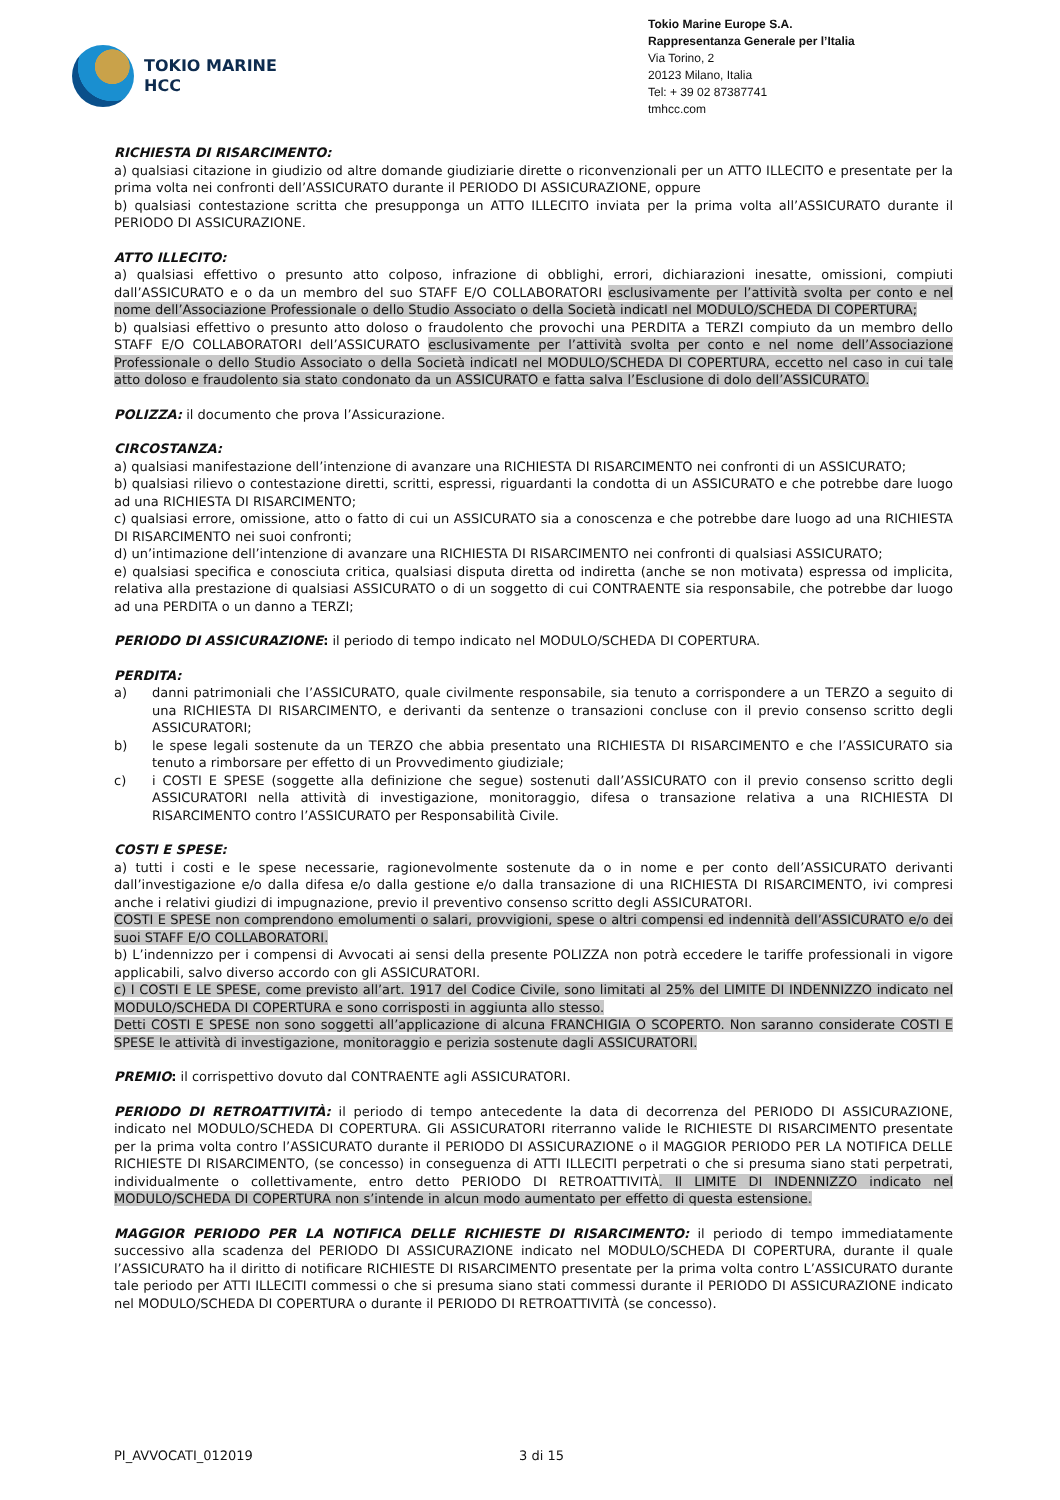TOKIO MARINE
HCC
Tokio Marine Europe S.A.
Rappresentanza Generale per l’Italia
Via Torino, 2
20123 Milano, Italia
Tel: + 39 02 87387741
tmhcc.com
RICHIESTA DI RISARCIMENTO:
a) qualsiasi citazione in giudizio od altre domande giudiziarie dirette o riconvenzionali per un ATTO ILLECITO e presentate per la prima volta nei confronti dell’ASSICURATO durante il PERIODO DI ASSICURAZIONE, oppure
b) qualsiasi contestazione scritta che presupponga un ATTO ILLECITO inviata per la prima volta all’ASSICURATO durante il PERIODO DI ASSICURAZIONE.
ATTO ILLECITO:
a) qualsiasi effettivo o presunto atto colposo, infrazione di obblighi, errori, dichiarazioni inesatte, omissioni, compiuti dall’ASSICURATO e o da un membro del suo STAFF E/O COLLABORATORI esclusivamente per l’attività svolta per conto e nel nome dell’Associazione Professionale o dello Studio Associato o della Società indicatI nel MODULO/SCHEDA DI COPERTURA;
b) qualsiasi effettivo o presunto atto doloso o fraudolento che provochi una PERDITA a TERZI compiuto da un membro dello STAFF E/O COLLABORATORI dell’ASSICURATO esclusivamente per l’attività svolta per conto e nel nome dell’Associazione Professionale o dello Studio Associato o della Società indicatI nel MODULO/SCHEDA DI COPERTURA, eccetto nel caso in cui tale atto doloso e fraudolento sia stato condonato da un ASSICURATO e fatta salva l’Esclusione di dolo dell’ASSICURATO.
POLIZZA: il documento che prova l’Assicurazione.
CIRCOSTANZA:
a) qualsiasi manifestazione dell’intenzione di avanzare una RICHIESTA DI RISARCIMENTO nei confronti di un ASSICURATO;
b) qualsiasi rilievo o contestazione diretti, scritti, espressi, riguardanti la condotta di un ASSICURATO e che potrebbe dare luogo ad una RICHIESTA DI RISARCIMENTO;
c) qualsiasi errore, omissione, atto o fatto di cui un ASSICURATO sia a conoscenza e che potrebbe dare luogo ad una RICHIESTA DI RISARCIMENTO nei suoi confronti;
d) un’intimazione dell’intenzione di avanzare una RICHIESTA DI RISARCIMENTO nei confronti di qualsiasi ASSICURATO;
e) qualsiasi specifica e conosciuta critica, qualsiasi disputa diretta od indiretta (anche se non motivata) espressa od implicita, relativa alla prestazione di qualsiasi ASSICURATO o di un soggetto di cui CONTRAENTE sia responsabile, che potrebbe dar luogo ad una PERDITA o un danno a TERZI;
PERIODO DI ASSICURAZIONE: il periodo di tempo indicato nel MODULO/SCHEDA DI COPERTURA.
PERDITA:
a) danni patrimoniali che l’ASSICURATO, quale civilmente responsabile, sia tenuto a corrispondere a un TERZO a seguito di una RICHIESTA DI RISARCIMENTO, e derivanti da sentenze o transazioni concluse con il previo consenso scritto degli ASSICURATORI;
b) le spese legali sostenute da un TERZO che abbia presentato una RICHIESTA DI RISARCIMENTO e che l’ASSICURATO sia tenuto a rimborsare per effetto di un Provvedimento giudiziale;
c) i COSTI E SPESE (soggette alla definizione che segue) sostenuti dall’ASSICURATO con il previo consenso scritto degli ASSICURATORI nella attività di investigazione, monitoraggio, difesa o transazione relativa a una RICHIESTA DI RISARCIMENTO contro l’ASSICURATO per Responsabilità Civile.
COSTI E SPESE:
a) tutti i costi e le spese necessarie, ragionevolmente sostenute da o in nome e per conto dell’ASSICURATO derivanti dall’investigazione e/o dalla difesa e/o dalla gestione e/o dalla transazione di una RICHIESTA DI RISARCIMENTO, ivi compresi anche i relativi giudizi di impugnazione, previo il preventivo consenso scritto degli ASSICURATORI.
COSTI E SPESE non comprendono emolumenti o salari, provvigioni, spese o altri compensi ed indennità dell’ASSICURATO e/o dei suoi STAFF E/O COLLABORATORI.
b) L’indennizzo per i compensi di Avvocati ai sensi della presente POLIZZA non potrà eccedere le tariffe professionali in vigore applicabili, salvo diverso accordo con gli ASSICURATORI.
c) I COSTI E LE SPESE, come previsto all’art. 1917 del Codice Civile, sono limitati al 25% del LIMITE DI INDENNIZZO indicato nel MODULO/SCHEDA DI COPERTURA e sono corrisposti in aggiunta allo stesso.
Detti COSTI E SPESE non sono soggetti all’applicazione di alcuna FRANCHIGIA O SCOPERTO. Non saranno considerate COSTI E SPESE le attività di investigazione, monitoraggio e perizia sostenute dagli ASSICURATORI.
PREMIO: il corrispettivo dovuto dal CONTRAENTE agli ASSICURATORI.
PERIODO DI RETROATTIVITÀ: il periodo di tempo antecedente la data di decorrenza del PERIODO DI ASSICURAZIONE, indicato nel MODULO/SCHEDA DI COPERTURA. Gli ASSICURATORI riterranno valide le RICHIESTE DI RISARCIMENTO presentate per la prima volta contro l’ASSICURATO durante il PERIODO DI ASSICURAZIONE o il MAGGIOR PERIODO PER LA NOTIFICA DELLE RICHIESTE DI RISARCIMENTO, (se concesso) in conseguenza di ATTI ILLECITI perpetrati o che si presuma siano stati perpetrati, individualmente o collettivamente, entro detto PERIODO DI RETROATTIVITÀ. Il LIMITE DI INDENNIZZO indicato nel MODULO/SCHEDA DI COPERTURA non s’intende in alcun modo aumentato per effetto di questa estensione.
MAGGIOR PERIODO PER LA NOTIFICA DELLE RICHIESTE DI RISARCIMENTO: il periodo di tempo immediatamente successivo alla scadenza del PERIODO DI ASSICURAZIONE indicato nel MODULO/SCHEDA DI COPERTURA, durante il quale l’ASSICURATO ha il diritto di notificare RICHIESTE DI RISARCIMENTO presentate per la prima volta contro L’ASSICURATO durante tale periodo per ATTI ILLECITI commessi o che si presuma siano stati commessi durante il PERIODO DI ASSICURAZIONE indicato nel MODULO/SCHEDA DI COPERTURA o durante il PERIODO DI RETROATTIVITÀ (se concesso).
PI_AVVOCATI_012019 3 di 15